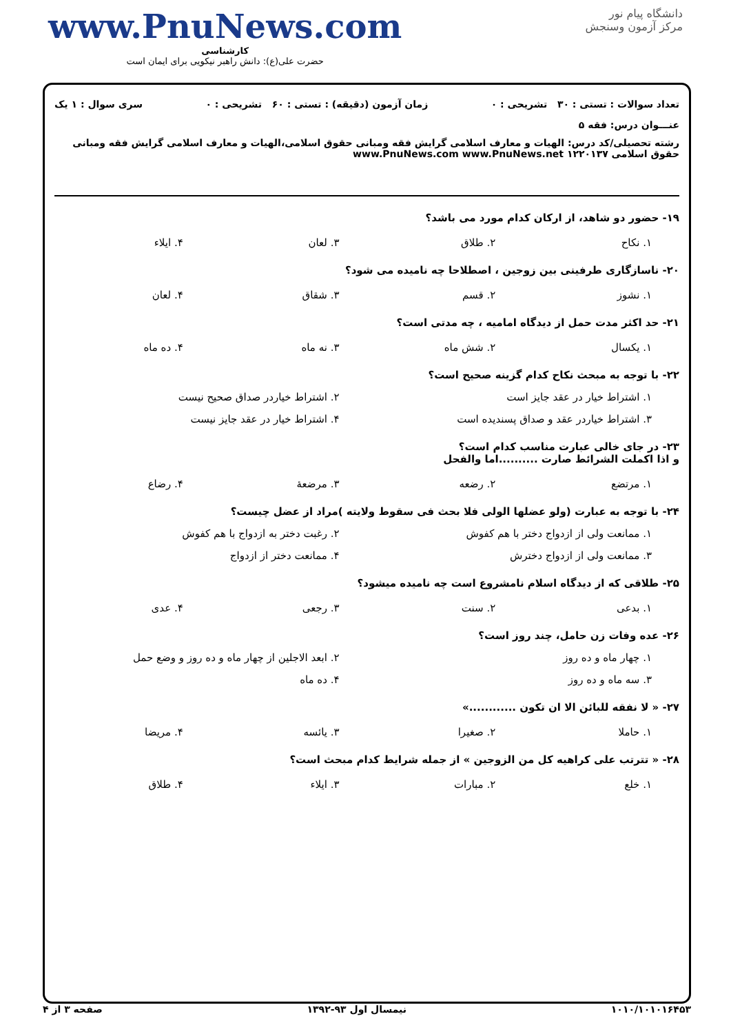دانشگاه پیام نور
مرکز آزمون وسنجش
www.PnuNews.com
کارشناسی
حضرت علی(ع): دانش راهبر نیکویی برای ایمان است
تعداد سوالات : تستی : ۳۰ تشریحی : ۰ زمان آزمون (دقیقه) : تستی : ۶۰ تشریحی : ۰ سری سوال : ۱ یک
عنـــوان درس: فقه ۵
رشته تحصیلی/کد درس: الهیات و معارف اسلامی گرایش فقه ومبانی حقوق اسلامی،الهیات و معارف اسلامی گرایش فقه ومبانی حقوق اسلامی ۱۲۲۰۱۳۷ www.PnuNews.com www.PnuNews.net
۱۹- حضور دو شاهد، از ارکان کدام مورد می باشد؟
۱. نکاح ۲. طلاق ۳. لعان ۴. ایلاء
۲۰- ناسازگاری طرفینی بین زوجین ، اصطلاحا چه نامیده می شود؟
۱. نشوز ۲. قسم ۳. شقاق ۴. لعان
۲۱- حد اکثر مدت حمل از دیدگاه امامیه ، چه مدتی است؟
۱. یکسال ۲. شش ماه ۳. نه ماه ۴. ده ماه
۲۲- با توجه به مبحث نکاح کدام گزینه صحیح است؟
۱. اشتراط خیار در عقد جایز است ۲. اشتراط خیاردر صداق صحیح نیست
۳. اشتراط خیاردر عقد و صداق پسندیده است ۴. اشتراط خیار در عقد جایز نیست
۲۳- در جای خالی عبارت مناسب کدام است؟
و اذا اکملت الشرائط صارت ..........اما والفحل
۱. مرتضع ۲. رضعه ۳. مرضعهٔ ۴. رضاع
۲۴- با توجه به عبارت (ولو عضلها الولی فلا بحث فی سقوط ولایته )مراد از عضل چیست؟
۱. ممانعت ولی از ازدواج دختر با هم کفوش ۲. رغبت دختر به ازدواج با هم کفوش
۳. ممانعت ولی از ازدواج دخترش ۴. ممانعت دختر از ازدواج
۲۵- طلاقی که از دیدگاه اسلام نامشروع است چه نامیده میشود؟
۱. بدعی ۲. سنت ۳. رجعی ۴. عدی
۲۶- عده وفات زن حامل، چند روز است؟
۱. چهار ماه و ده روز ۲. ابعد الاجلین از چهار ماه و ده روز و وضع حمل
۳. سه ماه و ده روز ۴. ده ماه
۲۷- « لا نفقه للبائن الا ان تکون ............»
۱. حاملا ۲. صغیرا ۳. یائسه ۴. مریضا
۲۸- « تترتب علی کراهیه کل من الزوجین » از جمله شرایط کدام مبحث است؟
۱. خلع ۲. مبارات ۳. ایلاء ۴. طلاق
۱۰۱۰/۱۰۱۰۱۶۴۵۳ نیمسال اول ۹۳-۱۳۹۲ صفحه ۳ از ۴